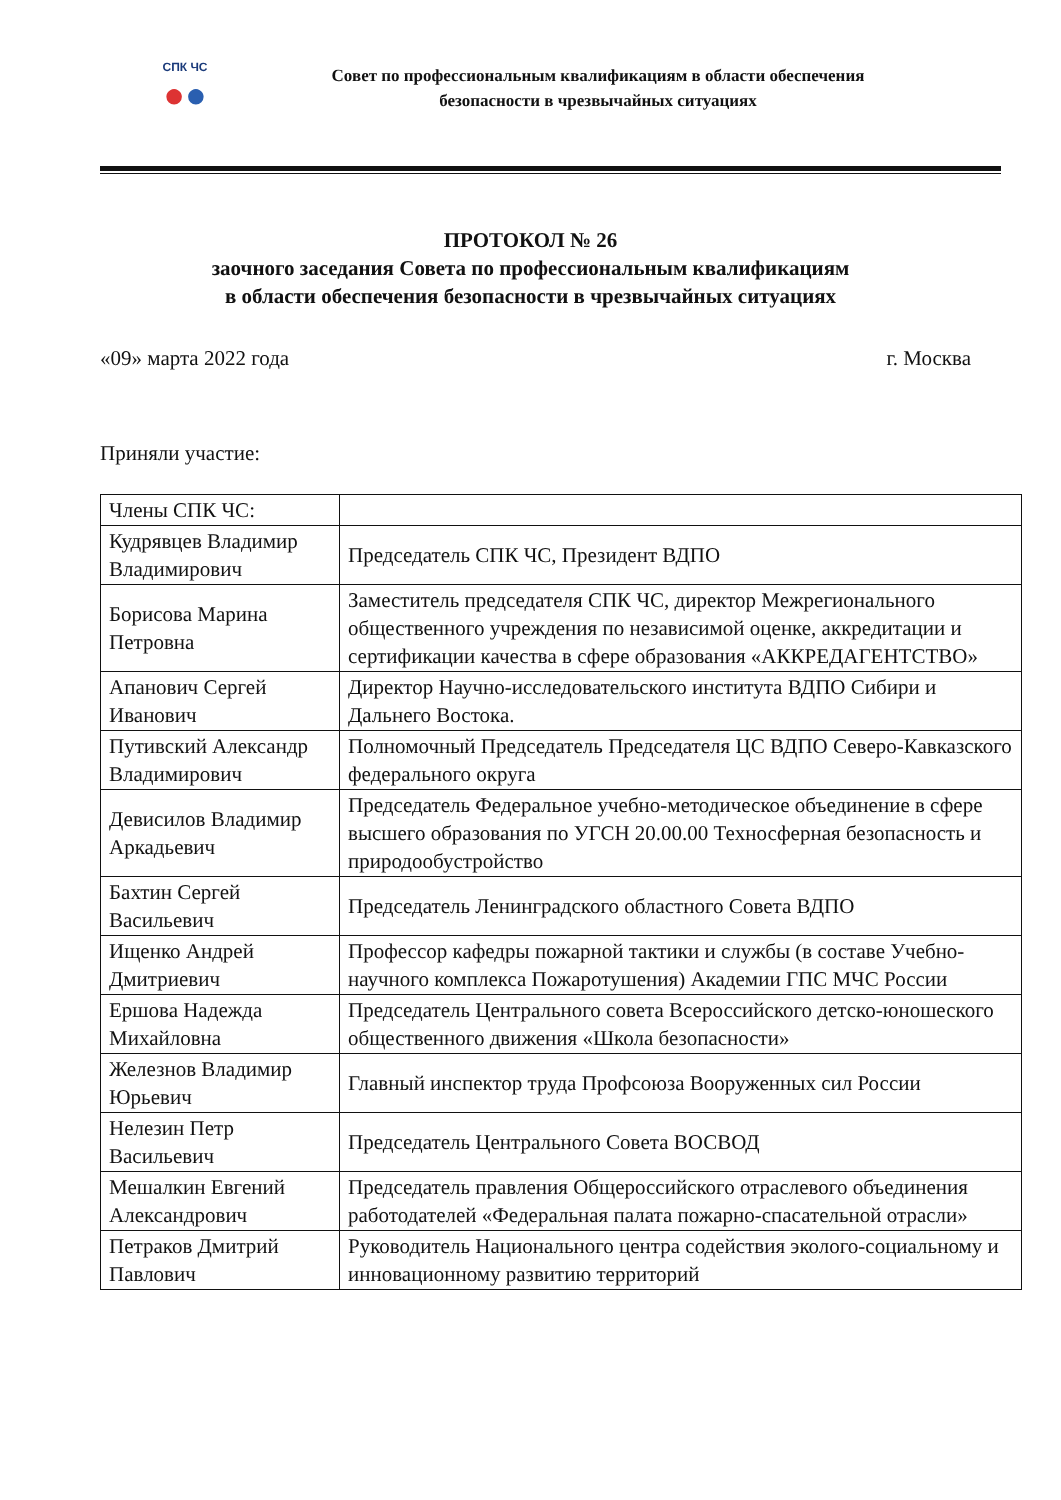СПК ЧС
●●
Совет по профессиональным квалификациям в области обеспечения
безопасности в чрезвычайных ситуациях
ПРОТОКОЛ № 26
заочного заседания Совета по профессиональным квалификациям
в области обеспечения безопасности в чрезвычайных ситуациях
«09» марта 2022 года г. Москва
Приняли участие:
| Члены СПК ЧС: | |
| Кудрявцев Владимир Владимирович | Председатель СПК ЧС, Президент ВДПО |
| Борисова Марина Петровна | Заместитель председателя СПК ЧС, директор Межрегионального общественного учреждения по независимой оценке, аккредитации и сертификации качества в сфере образования «АККРЕДАГЕНТСТВО» |
| Апанович Сергей Иванович | Директор Научно-исследовательского института ВДПО Сибири и Дальнего Востока. |
| Путивский Александр Владимирович | Полномочный Председатель Председателя ЦС ВДПО Северо-Кавказского федерального округа |
| Девисилов Владимир Аркадьевич | Председатель Федеральное учебно-методическое объединение в сфере высшего образования по УГСН 20.00.00 Техносферная безопасность и природообустройство |
| Бахтин Сергей Васильевич | Председатель Ленинградского областного Совета ВДПО |
| Ищенко Андрей Дмитриевич | Профессор кафедры пожарной тактики и службы (в составе Учебно-научного комплекса Пожаротушения) Академии ГПС МЧС России |
| Ершова Надежда Михайловна | Председатель Центрального совета Всероссийского детско-юношеского общественного движения «Школа безопасности» |
| Железнов Владимир Юрьевич | Главный инспектор труда Профсоюза Вооруженных сил России |
| Нелезин Петр Васильевич | Председатель Центрального Совета ВОСВОД |
| Мешалкин Евгений Александрович | Председатель правления Общероссийского отраслевого объединения работодателей «Федеральная палата пожарно-спасательной отрасли» |
| Петраков Дмитрий Павлович | Руководитель Национального центра содействия эколого-социальному и инновационному развитию территорий |